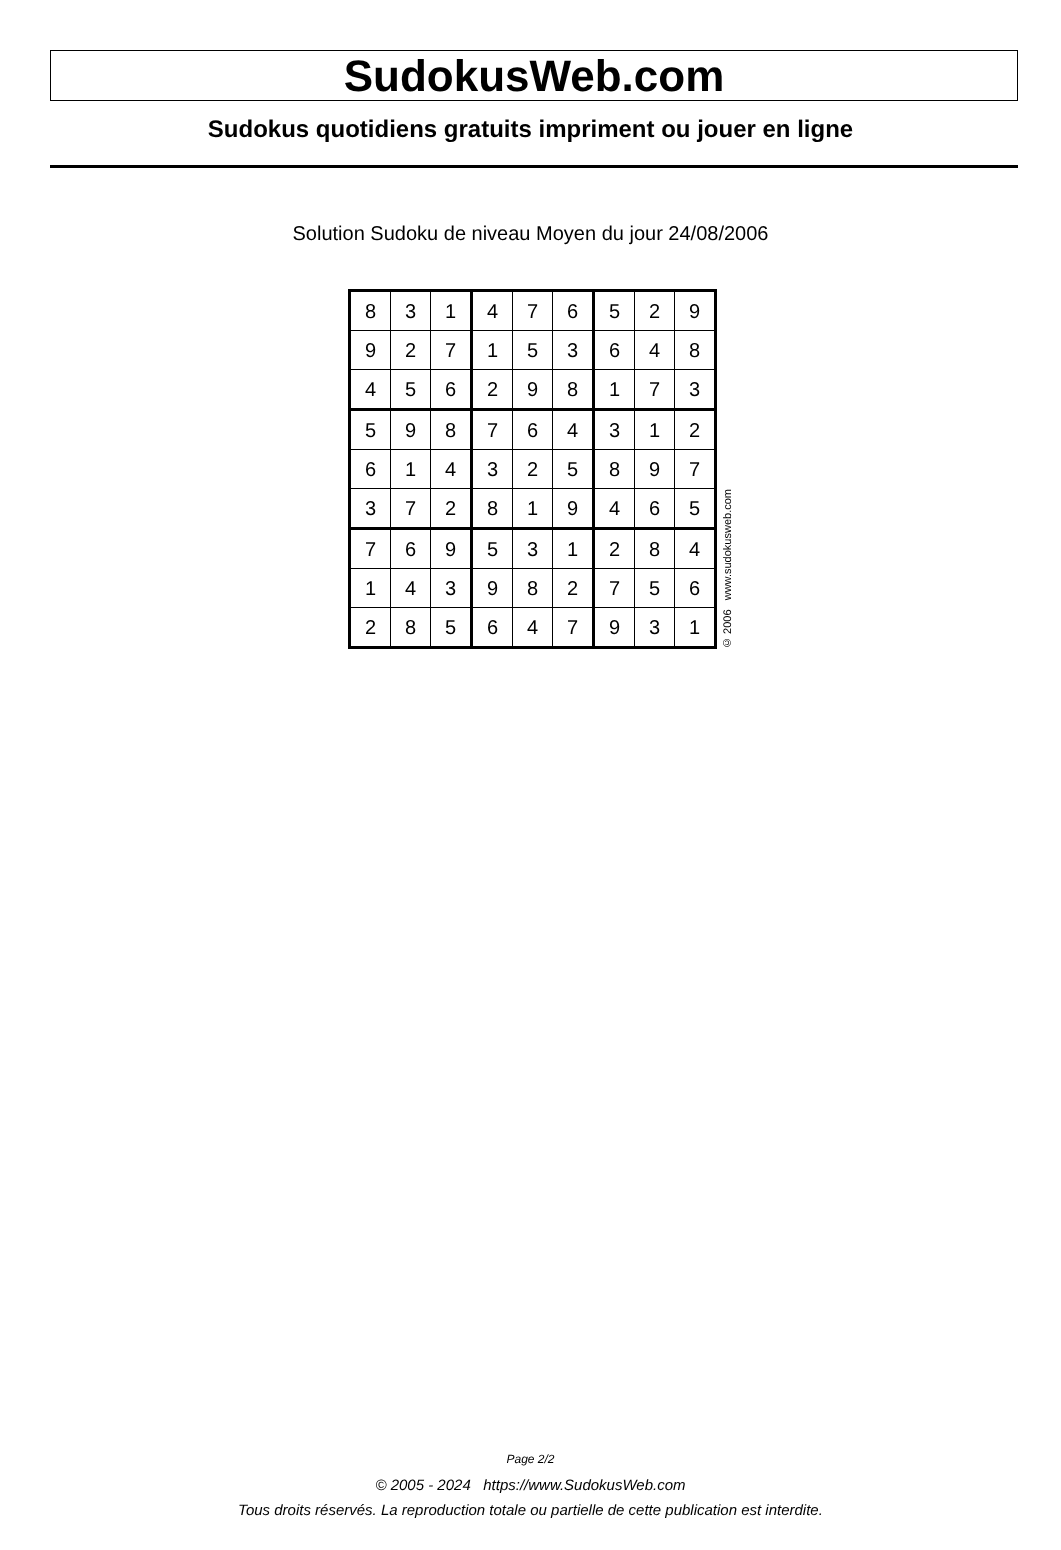SudokusWeb.com
Sudokus quotidiens gratuits impriment ou jouer en ligne
Solution Sudoku de niveau Moyen du jour 24/08/2006
| 8 | 3 | 1 | 4 | 7 | 6 | 5 | 2 | 9 |
| 9 | 2 | 7 | 1 | 5 | 3 | 6 | 4 | 8 |
| 4 | 5 | 6 | 2 | 9 | 8 | 1 | 7 | 3 |
| 5 | 9 | 8 | 7 | 6 | 4 | 3 | 1 | 2 |
| 6 | 1 | 4 | 3 | 2 | 5 | 8 | 9 | 7 |
| 3 | 7 | 2 | 8 | 1 | 9 | 4 | 6 | 5 |
| 7 | 6 | 9 | 5 | 3 | 1 | 2 | 8 | 4 |
| 1 | 4 | 3 | 9 | 8 | 2 | 7 | 5 | 6 |
| 2 | 8 | 5 | 6 | 4 | 7 | 9 | 3 | 1 |
© 2006 www.sudokusweb.com
Page 2/2
© 2005 - 2024 https://www.SudokusWeb.com
Tous droits réservés. La reproduction totale ou partielle de cette publication est interdite.